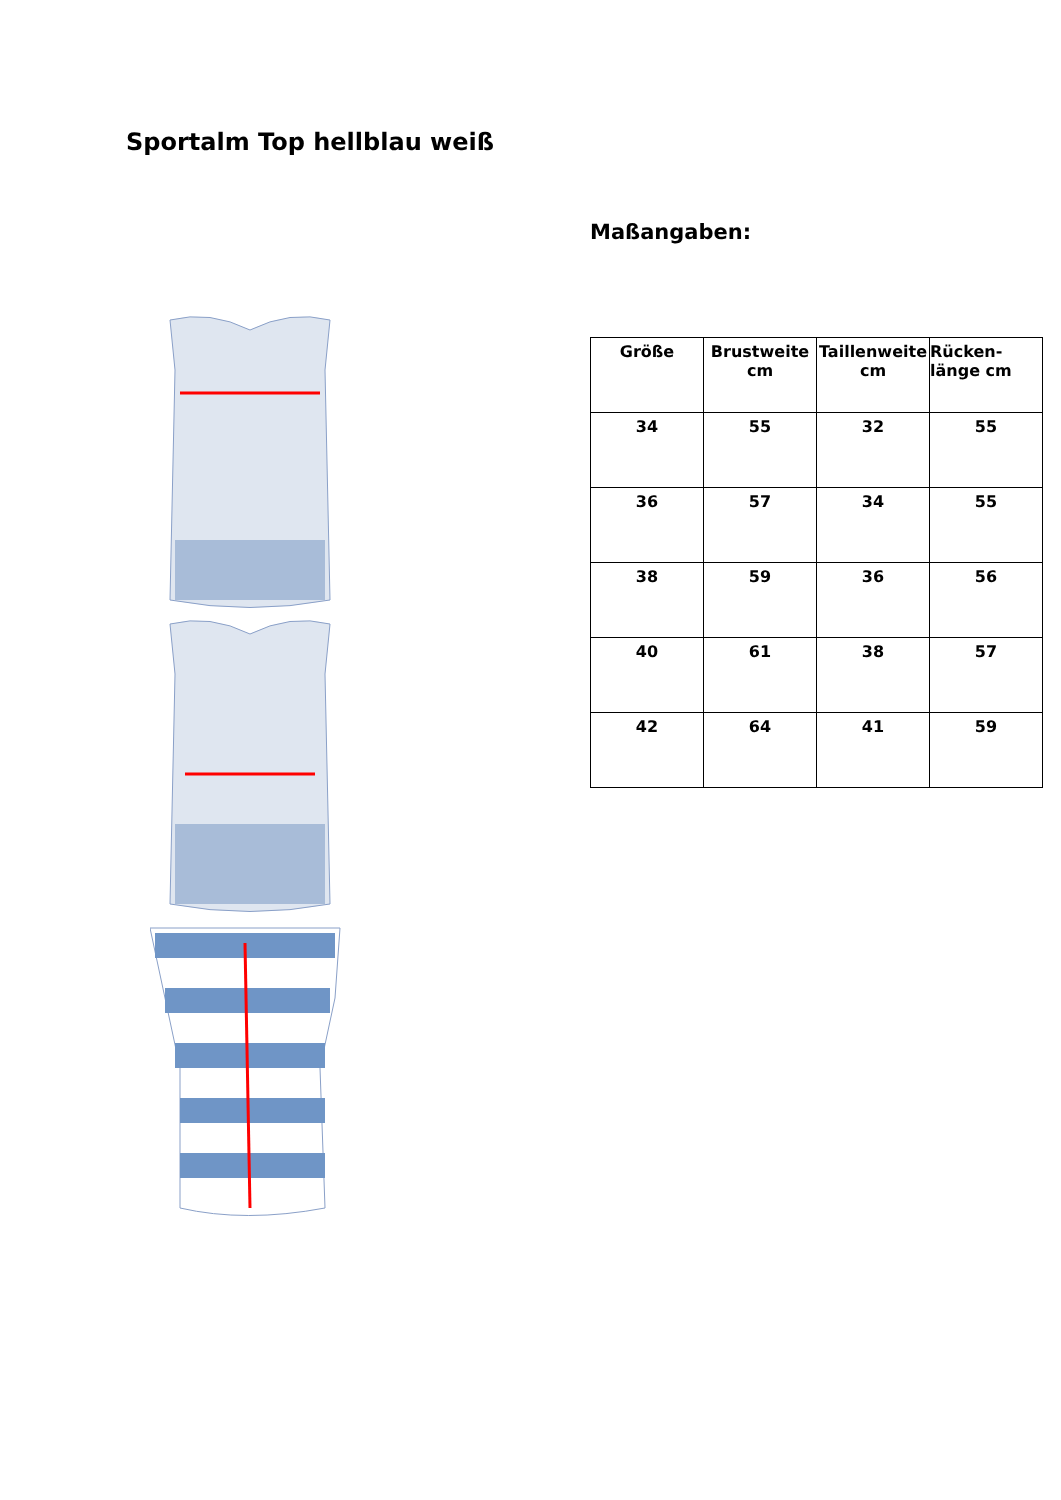Sportalm Top hellblau weiß
Maßangaben:
| Größe | Brustweite cm | Taillenweite cm | Rücken- länge cm |
| --- | --- | --- | --- |
| 34 | 55 | 32 | 55 |
| 36 | 57 | 34 | 55 |
| 38 | 59 | 36 | 56 |
| 40 | 61 | 38 | 57 |
| 42 | 64 | 41 | 59 |